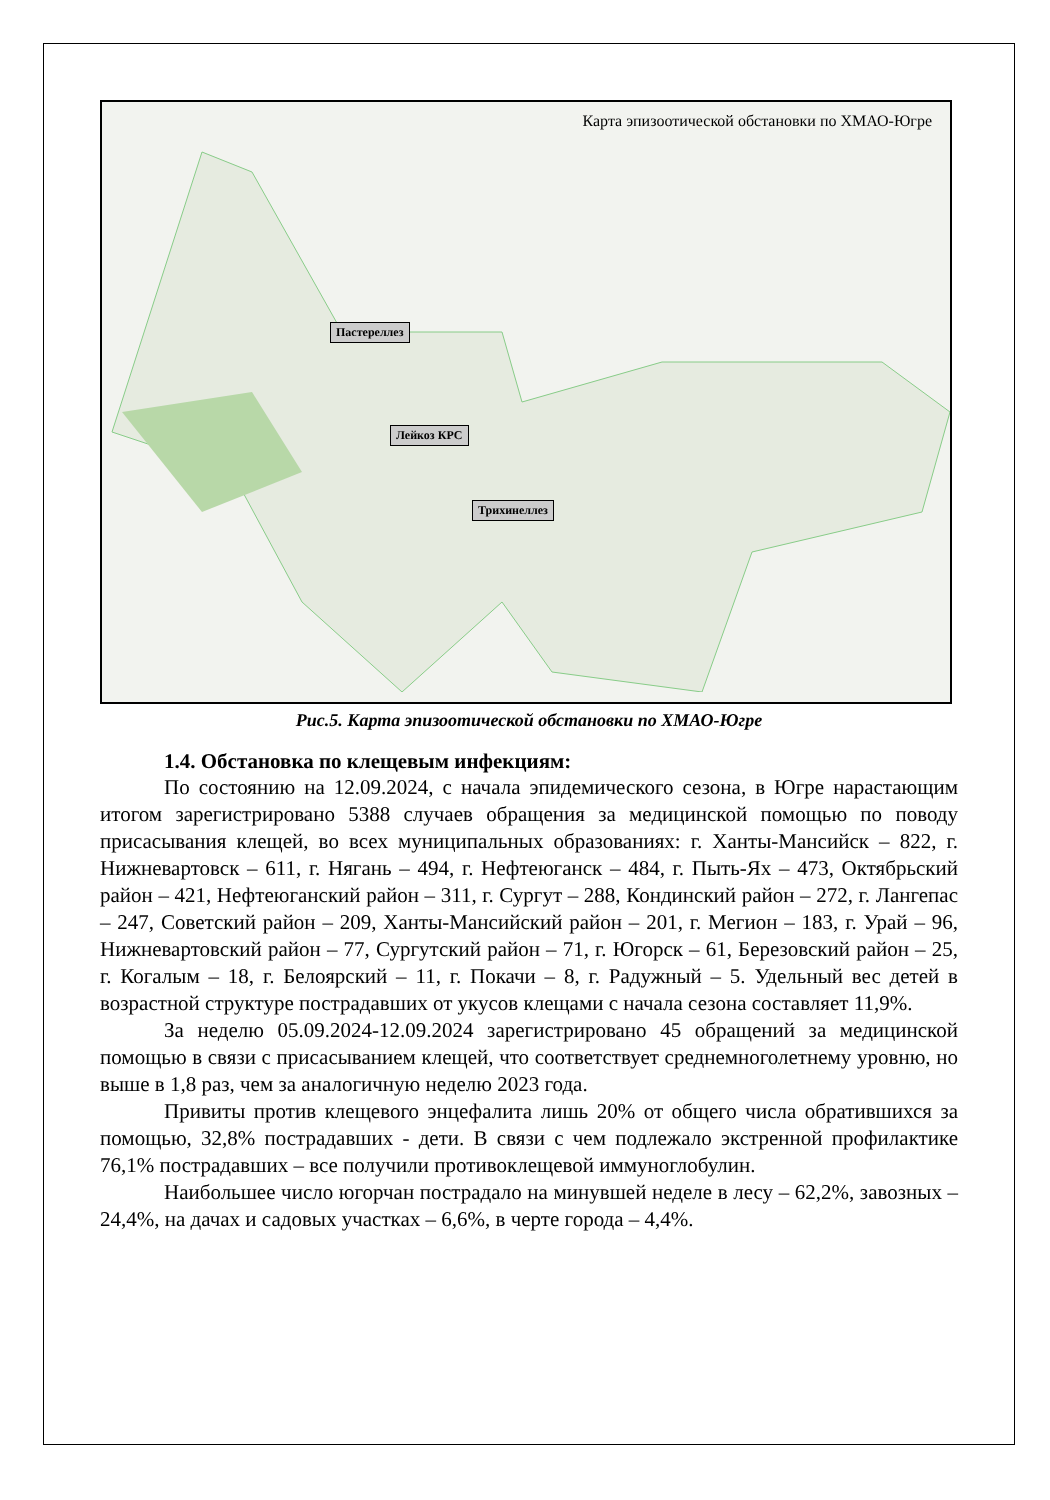Карта эпизоотической обстановки по ХМАО-Югре
Пастереллез
Лейкоз КРС
Трихинеллез
Рис.5. Карта эпизоотической обстановки по ХМАО-Югре
1.4. Обстановка по клещевым инфекциям:
По состоянию на 12.09.2024, с начала эпидемического сезона, в Югре нарастающим итогом зарегистрировано 5388 случаев обращения за медицинской помощью по поводу присасывания клещей, во всех муниципальных образованиях: г. Ханты-Мансийск – 822, г. Нижневартовск – 611, г. Нягань – 494, г. Нефтеюганск – 484, г. Пыть-Ях – 473, Октябрьский район – 421, Нефтеюганский район – 311, г. Сургут – 288, Кондинский район – 272, г. Лангепас – 247, Советский район – 209, Ханты-Мансийский район – 201, г. Мегион – 183, г. Урай – 96, Нижневартовский район – 77, Сургутский район – 71, г. Югорск – 61, Березовский район – 25, г. Когалым – 18, г. Белоярский – 11, г. Покачи – 8, г. Радужный – 5. Удельный вес детей в возрастной структуре пострадавших от укусов клещами с начала сезона составляет 11,9%.
За неделю 05.09.2024-12.09.2024 зарегистрировано 45 обращений за медицинской помощью в связи с присасыванием клещей, что соответствует среднемноголетнему уровню, но выше в 1,8 раз, чем за аналогичную неделю 2023 года.
Привиты против клещевого энцефалита лишь 20% от общего числа обратившихся за помощью, 32,8% пострадавших - дети. В связи с чем подлежало экстренной профилактике 76,1% пострадавших – все получили противоклещевой иммуноглобулин.
Наибольшее число югорчан пострадало на минувшей неделе в лесу – 62,2%, завозных – 24,4%, на дачах и садовых участках – 6,6%, в черте города – 4,4%.